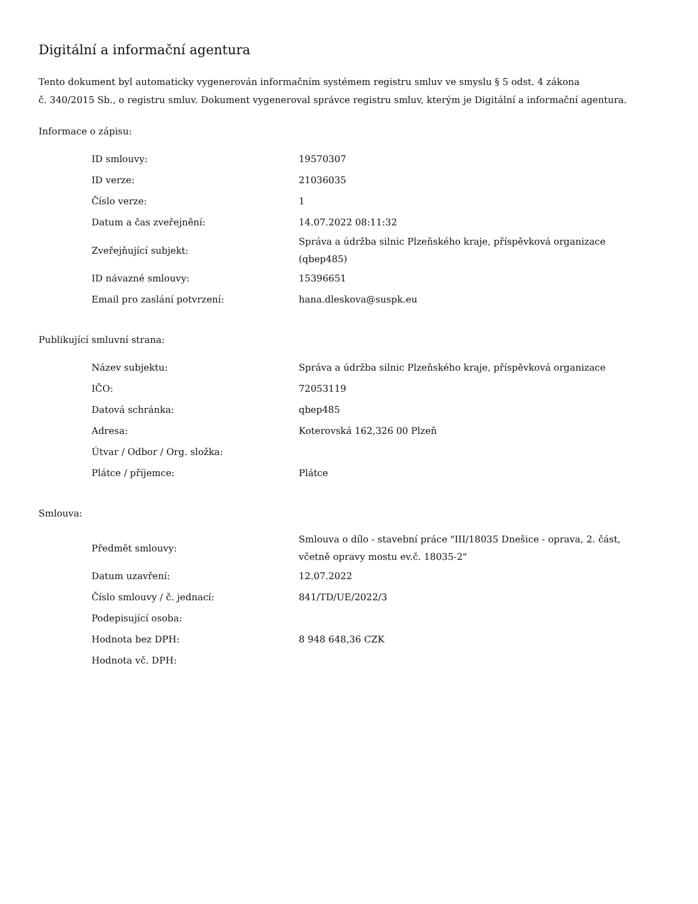Digitální a informační agentura
Tento dokument byl automaticky vygenerován informačním systémem registru smluv ve smyslu § 5 odst. 4 zákona
č. 340/2015 Sb., o registru smluv. Dokument vygeneroval správce registru smluv, kterým je Digitální a informační agentura.
Informace o zápisu:
| ID smlouvy: | 19570307 |
| ID verze: | 21036035 |
| Číslo verze: | 1 |
| Datum a čas zveřejnění: | 14.07.2022 08:11:32 |
| Zveřejňující subjekt: | Správa a údržba silnic Plzeňského kraje, příspěvková organizace (qbep485) |
| ID návazné smlouvy: | 15396651 |
| Email pro zaslání potvrzení: | hana.dleskova@suspk.eu |
Publikující smluvní strana:
| Název subjektu: | Správa a údržba silnic Plzeňského kraje, příspěvková organizace |
| IČO: | 72053119 |
| Datová schránka: | qbep485 |
| Adresa: | Koterovská 162,326 00 Plzeň |
| Útvar / Odbor / Org. složka: | |
| Plátce / příjemce: | Plátce |
Smlouva:
| Předmět smlouvy: | Smlouva o dílo - stavební práce "III/18035 Dnešice - oprava, 2. část, včetně opravy mostu ev.č. 18035-2" |
| Datum uzavření: | 12.07.2022 |
| Číslo smlouvy / č. jednací: | 841/TD/UE/2022/3 |
| Podepisující osoba: | |
| Hodnota bez DPH: | 8 948 648,36 CZK |
| Hodnota vč. DPH: | |